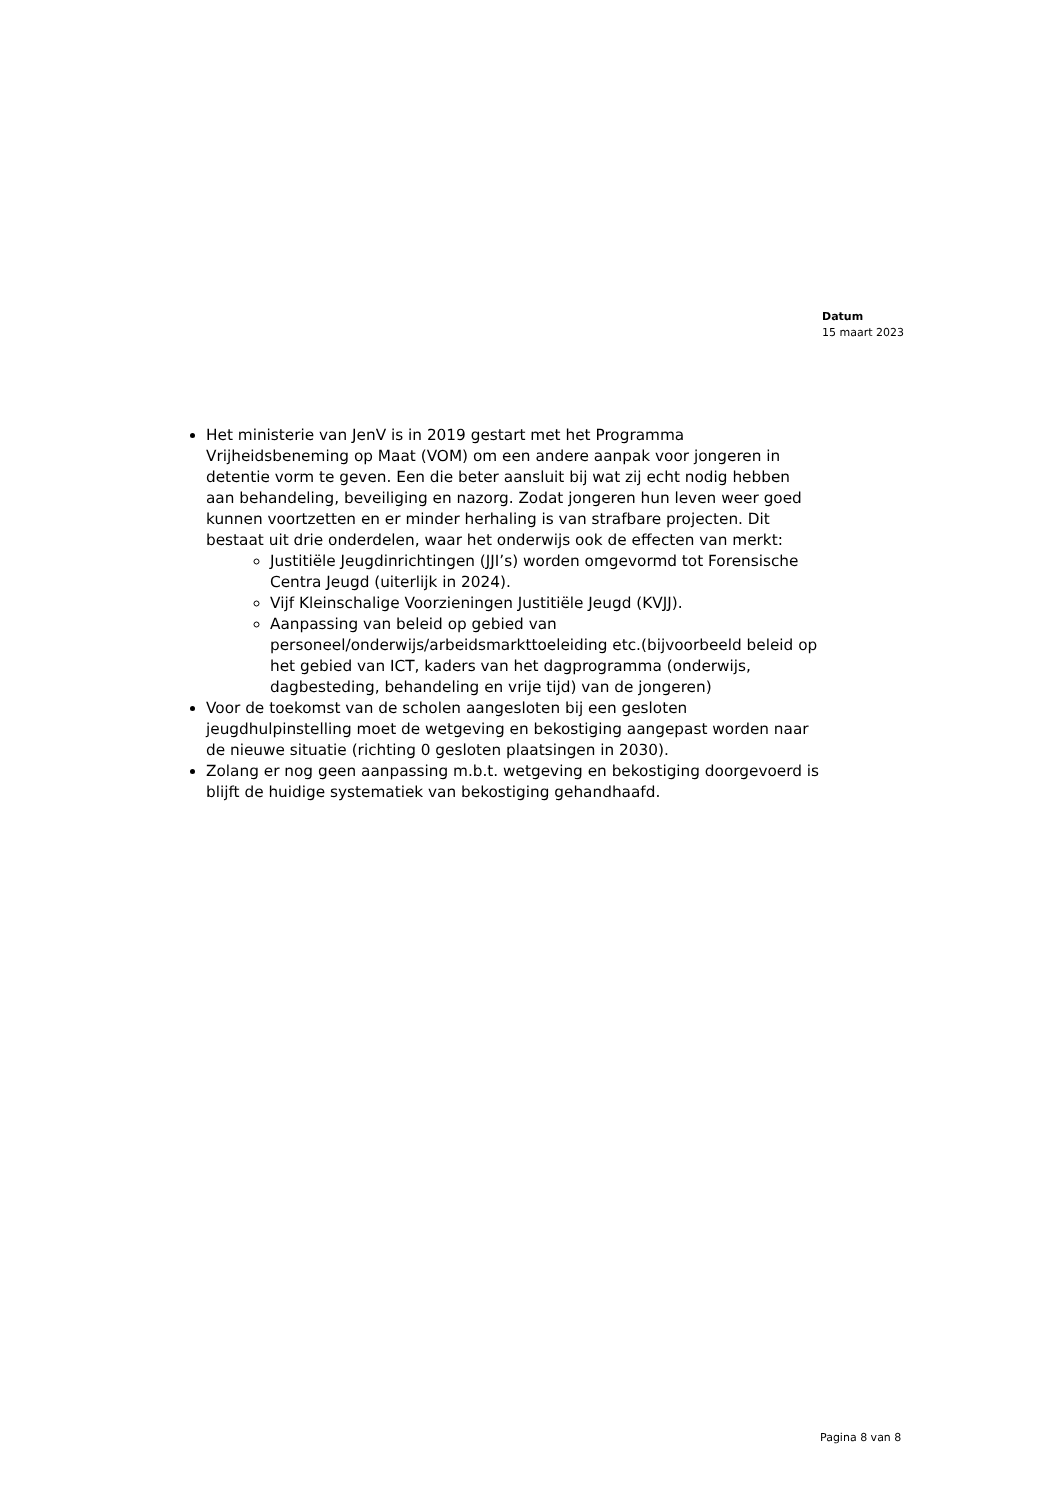Datum
15 maart 2023
Het ministerie van JenV is in 2019 gestart met het Programma Vrijheidsbeneming op Maat (VOM) om een andere aanpak voor jongeren in detentie vorm te geven. Een die beter aansluit bij wat zij echt nodig hebben aan behandeling, beveiliging en nazorg. Zodat jongeren hun leven weer goed kunnen voortzetten en er minder herhaling is van strafbare projecten. Dit bestaat uit drie onderdelen, waar het onderwijs ook de effecten van merkt:
Justitiële Jeugdinrichtingen (JJI’s) worden omgevormd tot Forensische Centra Jeugd (uiterlijk in 2024).
Vijf Kleinschalige Voorzieningen Justitiële Jeugd (KVJJ).
Aanpassing van beleid op gebied van personeel/onderwijs/arbeidsmarkttoeleiding etc.(bijvoorbeeld beleid op het gebied van ICT, kaders van het dagprogramma (onderwijs, dagbesteding, behandeling en vrije tijd) van de jongeren)
Voor de toekomst van de scholen aangesloten bij een gesloten jeugdhulpinstelling moet de wetgeving en bekostiging aangepast worden naar de nieuwe situatie (richting 0 gesloten plaatsingen in 2030).
Zolang er nog geen aanpassing m.b.t. wetgeving en bekostiging doorgevoerd is blijft de huidige systematiek van bekostiging gehandhaafd.
Pagina 8 van 8